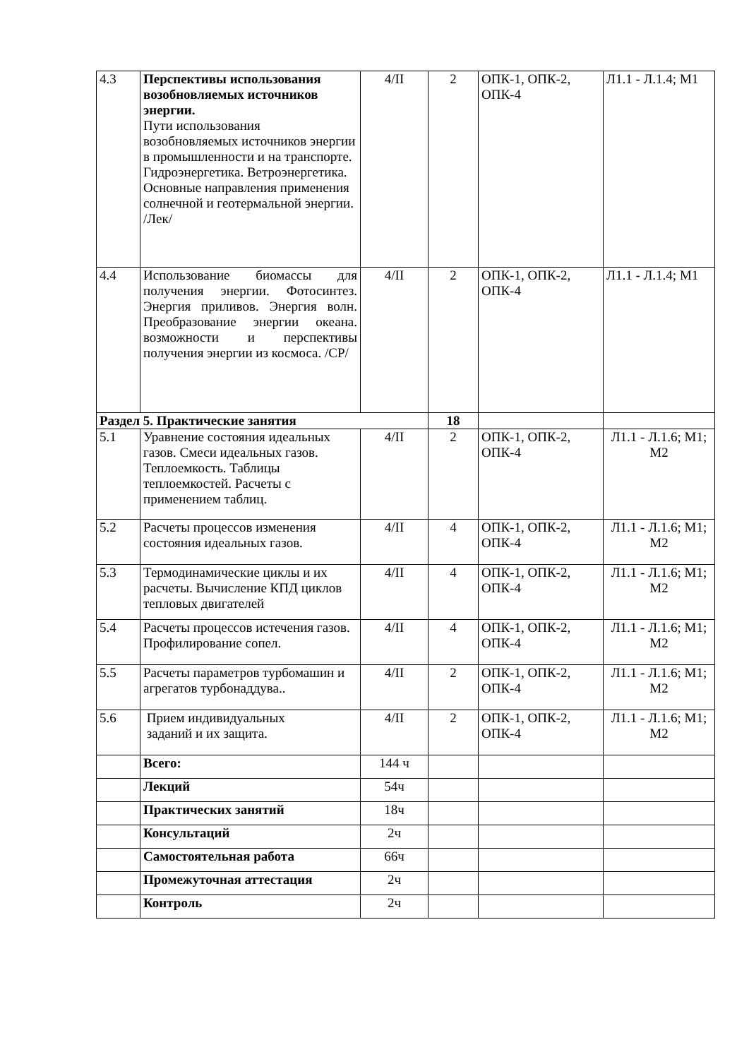| 4.3 | Перспективы использования возобновляемых источников энергии. Пути использования возобновляемых источников энергии в промышленности и на транспорте. Гидроэнергетика. Ветроэнергетика. Основные направления применения солнечной и геотермальной энергии. /Лек/ | 4/II | 2 | ОПК-1, ОПК-2, ОПК-4 | Л1.1 - Л.1.4; М1 |
| 4.4 | Использование биомассы для получения энергии. Фотосинтез. Энергия приливов. Энергия волн. Преобразование энергии океана. возможности и перспективы получения энергии из космоса. /СР/ | 4/II | 2 | ОПК-1, ОПК-2, ОПК-4 | Л1.1 - Л.1.4; М1 |
| Раздел 5. Практические занятия | | | 18 | | |
| 5.1 | Уравнение состояния идеальных газов. Смеси идеальных газов. Теплоемкость. Таблицы теплоемкостей. Расчеты с применением таблиц. | 4/II | 2 | ОПК-1, ОПК-2, ОПК-4 | Л1.1 - Л.1.6; М1; М2 |
| 5.2 | Расчеты процессов изменения состояния идеальных газов. | 4/II | 4 | ОПК-1, ОПК-2, ОПК-4 | Л1.1 - Л.1.6; М1; М2 |
| 5.3 | Термодинамические циклы и их расчеты. Вычисление КПД циклов тепловых двигателей | 4/II | 4 | ОПК-1, ОПК-2, ОПК-4 | Л1.1 - Л.1.6; М1; М2 |
| 5.4 | Расчеты процессов истечения газов. Профилирование сопел. | 4/II | 4 | ОПК-1, ОПК-2, ОПК-4 | Л1.1 - Л.1.6; М1; М2 |
| 5.5 | Расчеты параметров турбомашин и агрегатов турбонаддува.. | 4/II | 2 | ОПК-1, ОПК-2, ОПК-4 | Л1.1 - Л.1.6; М1; М2 |
| 5.6 | Прием индивидуальных заданий и их защита. | 4/II | 2 | ОПК-1, ОПК-2, ОПК-4 | Л1.1 - Л.1.6; М1; М2 |
| | Всего: | 144 ч | | | |
| | Лекций | 54ч | | | |
| | Практических занятий | 18ч | | | |
| | Консультаций | 2ч | | | |
| | Самостоятельная работа | 66ч | | | |
| | Промежуточная аттестация | 2ч | | | |
| | Контроль | 2ч | | | |